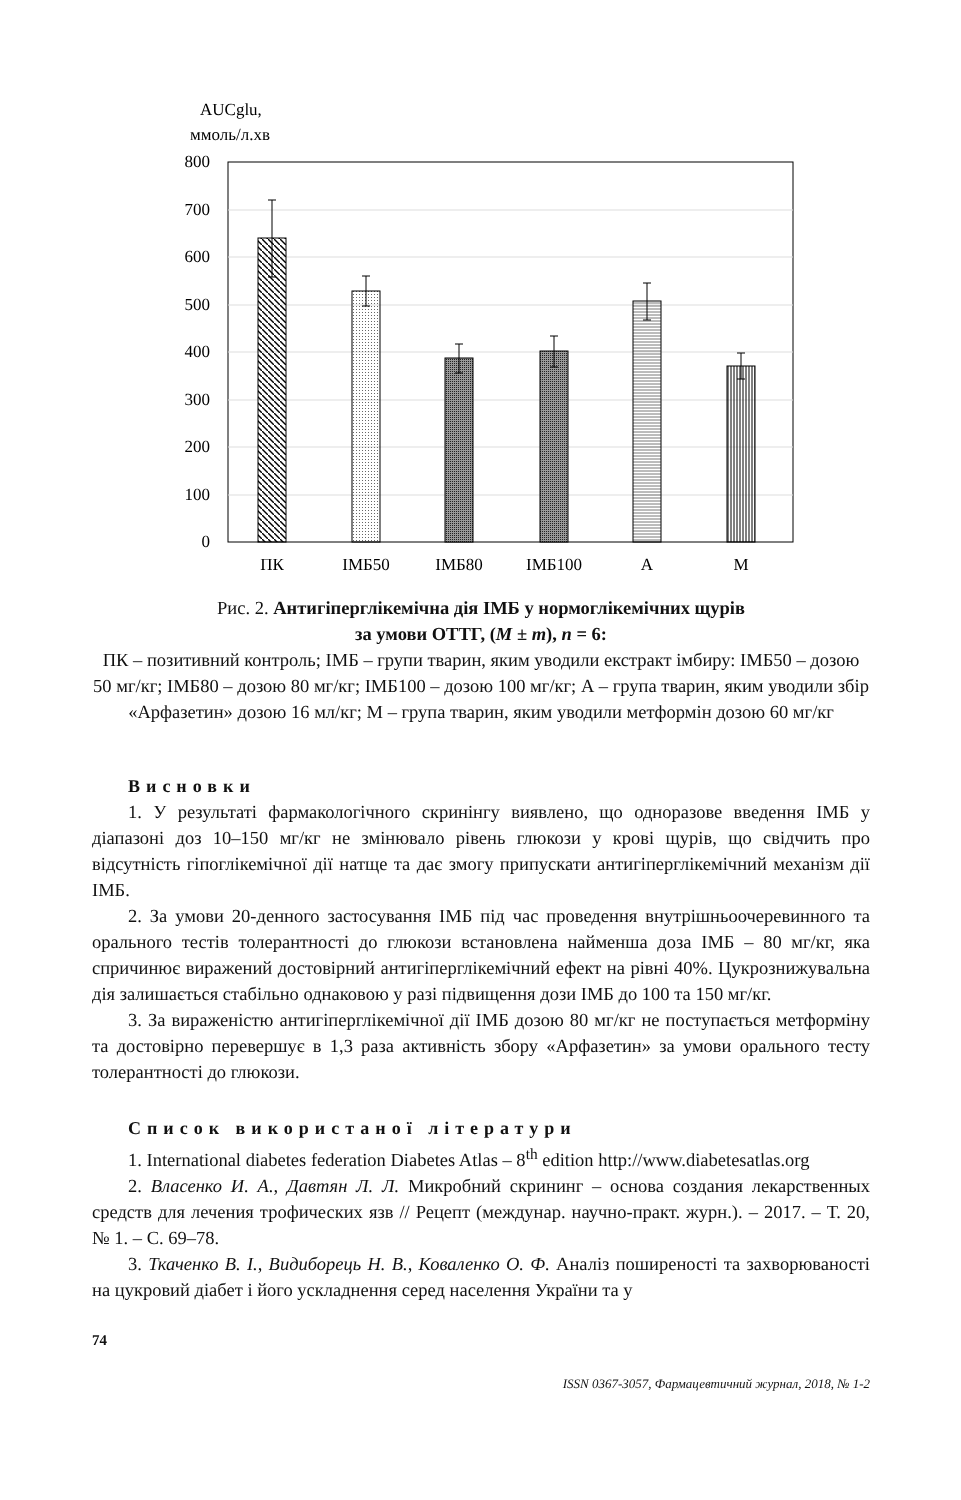AUCglu,
ммоль/л.хв
800
700
600
500
400
300
200
100
0
ПК
ІМБ50
ІМБ80
ІМБ100
А
М
Рис. 2. Антигіперглікемічна дія ІМБ у нормоглікемічних щурів
за умови ОТТГ, (M ± m), n = 6:
ПК – позитивний контроль; ІМБ – групи тварин, яким уводили екстракт імбиру: ІМБ50 – дозою 50 мг/кг; ІМБ80 – дозою 80 мг/кг; ІМБ100 – дозою 100 мг/кг; А – група тварин, яким уводили збір «Арфазетин» дозою 16 мл/кг; М – група тварин, яким уводили метформін дозою 60 мг/кг
Висновки
1. У результаті фармакологічного скринінгу виявлено, що одноразове введення ІМБ у діапазоні доз 10–150 мг/кг не змінювало рівень глюкози у крові щурів, що свідчить про відсутність гіпоглікемічної дії натще та дає змогу припускати антигіперглікемічний механізм дії ІМБ.
2. За умови 20-денного застосування ІМБ під час проведення внутрішньоочеревинного та орального тестів толерантності до глюкози встановлена найменша доза ІМБ – 80 мг/кг, яка спричинює виражений достовірний антигіперглікемічний ефект на рівні 40%. Цукрознижувальна дія залишається стабільно однаковою у разі підвищення дози ІМБ до 100 та 150 мг/кг.
3. За вираженістю антигіперглікемічної дії ІМБ дозою 80 мг/кг не поступається метформіну та достовірно перевершує в 1,3 раза активність збору «Арфазетин» за умови орального тесту толерантності до глюкози.
Список використаної літератури
1. International diabetes federation Diabetes Atlas – 8<sup>th</sup> edition http://www.diabetesatlas.org
2. Власенко И. А., Давтян Л. Л. Микробний скрининг – основа создания лекарственных средств для лечения трофических язв // Рецепт (междунар. научно-практ. журн.). – 2017. – Т. 20, № 1. – С. 69–78.
3. Ткаченко В. І., Видиборець Н. В., Коваленко О. Ф. Аналіз поширеності та захворюваності на цукровий діабет і його ускладнення серед населення України та у
74
ISSN 0367-3057, Фармацевтичний журнал, 2018, № 1-2